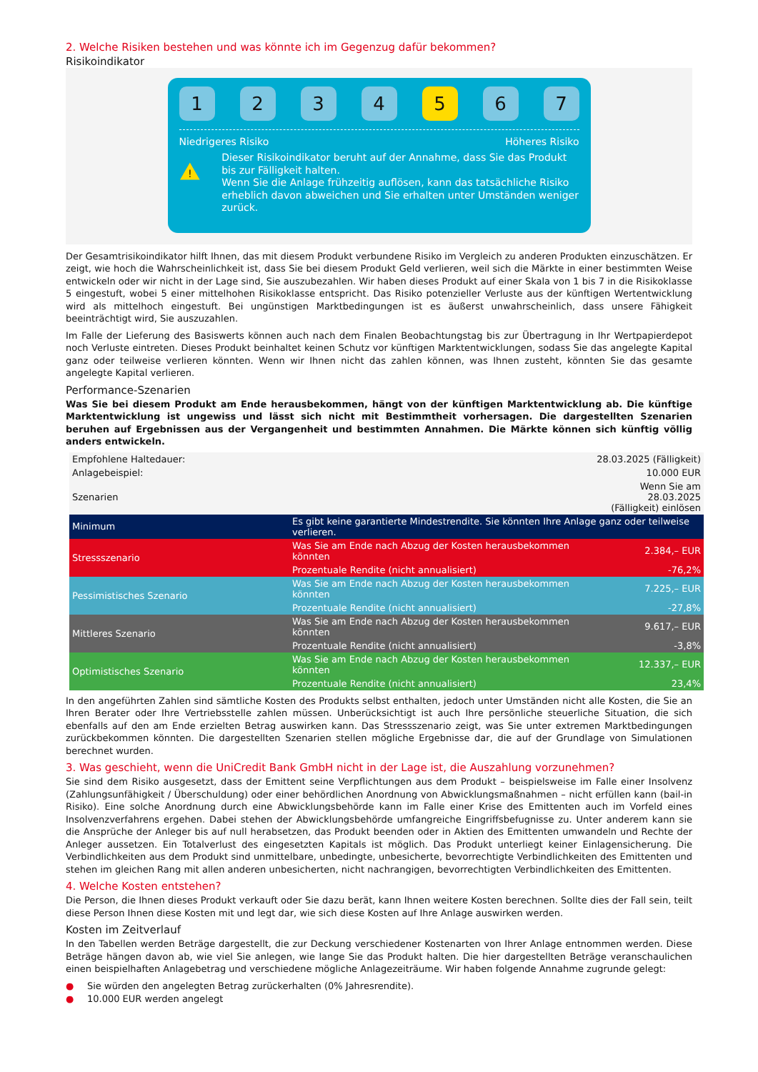2. Welche Risiken bestehen und was könnte ich im Gegenzug dafür bekommen?
Risikoindikator
1 2 3 4 5 6 7
Niedrigeres Risiko Höheres Risiko
!
Dieser Risikoindikator beruht auf der Annahme, dass Sie das Produkt bis zur Fälligkeit halten.
Wenn Sie die Anlage frühzeitig auflösen, kann das tatsächliche Risiko erheblich davon abweichen und Sie erhalten unter Umständen weniger zurück.
Der Gesamtrisikoindikator hilft Ihnen, das mit diesem Produkt verbundene Risiko im Vergleich zu anderen Produkten einzuschätzen. Er zeigt, wie hoch die Wahrscheinlichkeit ist, dass Sie bei diesem Produkt Geld verlieren, weil sich die Märkte in einer bestimmten Weise entwickeln oder wir nicht in der Lage sind, Sie auszubezahlen. Wir haben dieses Produkt auf einer Skala von 1 bis 7 in die Risikoklasse 5 eingestuft, wobei 5 einer mittelhohen Risikoklasse entspricht. Das Risiko potenzieller Verluste aus der künftigen Wertentwicklung wird als mittelhoch eingestuft. Bei ungünstigen Marktbedingungen ist es äußerst unwahrscheinlich, dass unsere Fähigkeit beeinträchtigt wird, Sie auszuzahlen.
Im Falle der Lieferung des Basiswerts können auch nach dem Finalen Beobachtungstag bis zur Übertragung in Ihr Wertpapierdepot noch Verluste eintreten. Dieses Produkt beinhaltet keinen Schutz vor künftigen Marktentwicklungen, sodass Sie das angelegte Kapital ganz oder teilweise verlieren könnten. Wenn wir Ihnen nicht das zahlen können, was Ihnen zusteht, könnten Sie das gesamte angelegte Kapital verlieren.
Performance-Szenarien
Was Sie bei diesem Produkt am Ende herausbekommen, hängt von der künftigen Marktentwicklung ab. Die künftige Marktentwicklung ist ungewiss und lässt sich nicht mit Bestimmtheit vorhersagen. Die dargestellten Szenarien beruhen auf Ergebnissen aus der Vergangenheit und bestimmten Annahmen. Die Märkte können sich künftig völlig anders entwickeln.
| Empfohlene Haltedauer: | | 28.03.2025 (Fälligkeit) |
| Anlagebeispiel: | | 10.000 EUR |
| Szenarien | | Wenn Sie am 28.03.2025 (Fälligkeit) einlösen |
| Minimum | Es gibt keine garantierte Mindestrendite. Sie könnten Ihre Anlage ganz oder teilweise verlieren. | |
| Stressszenario | Was Sie am Ende nach Abzug der Kosten herausbekommen könnten | 2.384,– EUR |
| | Prozentuale Rendite (nicht annualisiert) | -76,2% |
| Pessimistisches Szenario | Was Sie am Ende nach Abzug der Kosten herausbekommen könnten | 7.225,– EUR |
| | Prozentuale Rendite (nicht annualisiert) | -27,8% |
| Mittleres Szenario | Was Sie am Ende nach Abzug der Kosten herausbekommen könnten | 9.617,– EUR |
| | Prozentuale Rendite (nicht annualisiert) | -3,8% |
| Optimistisches Szenario | Was Sie am Ende nach Abzug der Kosten herausbekommen könnten | 12.337,– EUR |
| | Prozentuale Rendite (nicht annualisiert) | 23,4% |
In den angeführten Zahlen sind sämtliche Kosten des Produkts selbst enthalten, jedoch unter Umständen nicht alle Kosten, die Sie an Ihren Berater oder Ihre Vertriebsstelle zahlen müssen. Unberücksichtigt ist auch Ihre persönliche steuerliche Situation, die sich ebenfalls auf den am Ende erzielten Betrag auswirken kann. Das Stressszenario zeigt, was Sie unter extremen Marktbedingungen zurückbekommen könnten. Die dargestellten Szenarien stellen mögliche Ergebnisse dar, die auf der Grundlage von Simulationen berechnet wurden.
3. Was geschieht, wenn die UniCredit Bank GmbH nicht in der Lage ist, die Auszahlung vorzunehmen?
Sie sind dem Risiko ausgesetzt, dass der Emittent seine Verpflichtungen aus dem Produkt – beispielsweise im Falle einer Insolvenz (Zahlungsunfähigkeit / Überschuldung) oder einer behördlichen Anordnung von Abwicklungsmaßnahmen – nicht erfüllen kann (bail-in Risiko). Eine solche Anordnung durch eine Abwicklungsbehörde kann im Falle einer Krise des Emittenten auch im Vorfeld eines Insolvenzverfahrens ergehen. Dabei stehen der Abwicklungsbehörde umfangreiche Eingriffsbefugnisse zu. Unter anderem kann sie die Ansprüche der Anleger bis auf null herabsetzen, das Produkt beenden oder in Aktien des Emittenten umwandeln und Rechte der Anleger aussetzen. Ein Totalverlust des eingesetzten Kapitals ist möglich. Das Produkt unterliegt keiner Einlagensicherung. Die Verbindlichkeiten aus dem Produkt sind unmittelbare, unbedingte, unbesicherte, bevorrechtigte Verbindlichkeiten des Emittenten und stehen im gleichen Rang mit allen anderen unbesicherten, nicht nachrangigen, bevorrechtigten Verbindlichkeiten des Emittenten.
4. Welche Kosten entstehen?
Die Person, die Ihnen dieses Produkt verkauft oder Sie dazu berät, kann Ihnen weitere Kosten berechnen. Sollte dies der Fall sein, teilt diese Person Ihnen diese Kosten mit und legt dar, wie sich diese Kosten auf Ihre Anlage auswirken werden.
Kosten im Zeitverlauf
In den Tabellen werden Beträge dargestellt, die zur Deckung verschiedener Kostenarten von Ihrer Anlage entnommen werden. Diese Beträge hängen davon ab, wie viel Sie anlegen, wie lange Sie das Produkt halten. Die hier dargestellten Beträge veranschaulichen einen beispielhaften Anlagebetrag und verschiedene mögliche Anlagezeiträume. Wir haben folgende Annahme zugrunde gelegt:
● Sie würden den angelegten Betrag zurückerhalten (0% Jahresrendite).
● 10.000 EUR werden angelegt